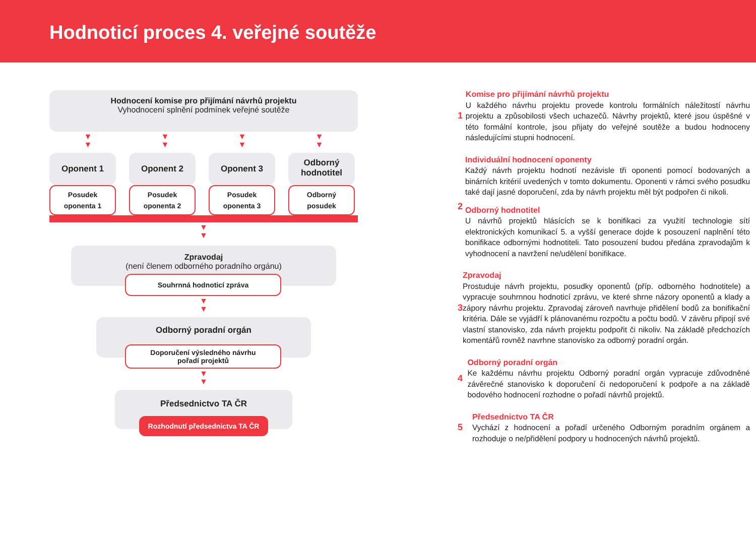Hodnoticí proces 4. veřejné soutěže
Hodnocení komise pro přijímání návrhů projektu
Vyhodnocení splnění podmínek veřejné soutěže
▼
▼
▼
▼
▼
▼
▼
▼
Oponent 1
Posudek
oponenta 1
Oponent 2
Posudek
oponenta 2
Oponent 3
Posudek
oponenta 3
Odborný
hodnotitel
Odborný
posudek
▼
▼
Zpravodaj
(není členem odborného poradního orgánu)
Souhrnná hodnoticí zpráva
▼
▼
Odborný poradní orgán
Doporučení výsledného návrhu
pořadí projektů
▼
▼
Předsednictvo TA ČR
Rozhodnutí předsednictva TA ČR
1 Komise pro přijímání návrhů projektu
U každého návrhu projektu provede kontrolu formálních náležitostí návrhu projektu a způsobilosti všech uchazečů. Návrhy projektů, které jsou úspěšné v této formální kontrole, jsou přijaty do veřejné soutěže a budou hodnoceny následujícími stupni hodnocení.
2 Individuální hodnocení oponenty
Každý návrh projektu hodnotí nezávisle tři oponenti pomocí bodovaných a binárních kritérií uvedených v tomto dokumentu. Oponenti v rámci svého posudku také dají jasné doporučení, zda by návrh projektu měl být podpořen či nikoli.
Odborný hodnotitel
U návrhů projektů hlásících se k bonifikaci za využití technologie sítí elektronických komunikací 5. a vyšší generace dojde k posouzení naplnění této bonifikace odbornými hodnotiteli. Tato posouzení budou předána zpravodajům k vyhodnocení a navržení ne/udělení bonifikace.
3 Zpravodaj
Prostuduje návrh projektu, posudky oponentů (příp. odborného hodnotitele) a vypracuje souhrnnou hodnoticí zprávu, ve které shrne názory oponentů a klady a zápory návrhu projektu. Zpravodaj zároveň navrhuje přidělení bodů za bonifikační kritéria. Dále se vyjádří k plánovanému rozpočtu a počtu bodů. V závěru připojí své vlastní stanovisko, zda návrh projektu podpořit či nikoliv. Na základě předchozích komentářů rovněž navrhne stanovisko za odborný poradní orgán.
4 Odborný poradní orgán
Ke každému návrhu projektu Odborný poradní orgán vypracuje zdůvodněné závěrečné stanovisko k doporučení či nedoporučení k podpoře a na základě bodového hodnocení rozhodne o pořadí návrhů projektů.
5 Předsednictvo TA ČR
Vychází z hodnocení a pořadí určeného Odborným poradním orgánem a rozhoduje o ne/přidělení podpory u hodnocených návrhů projektů.